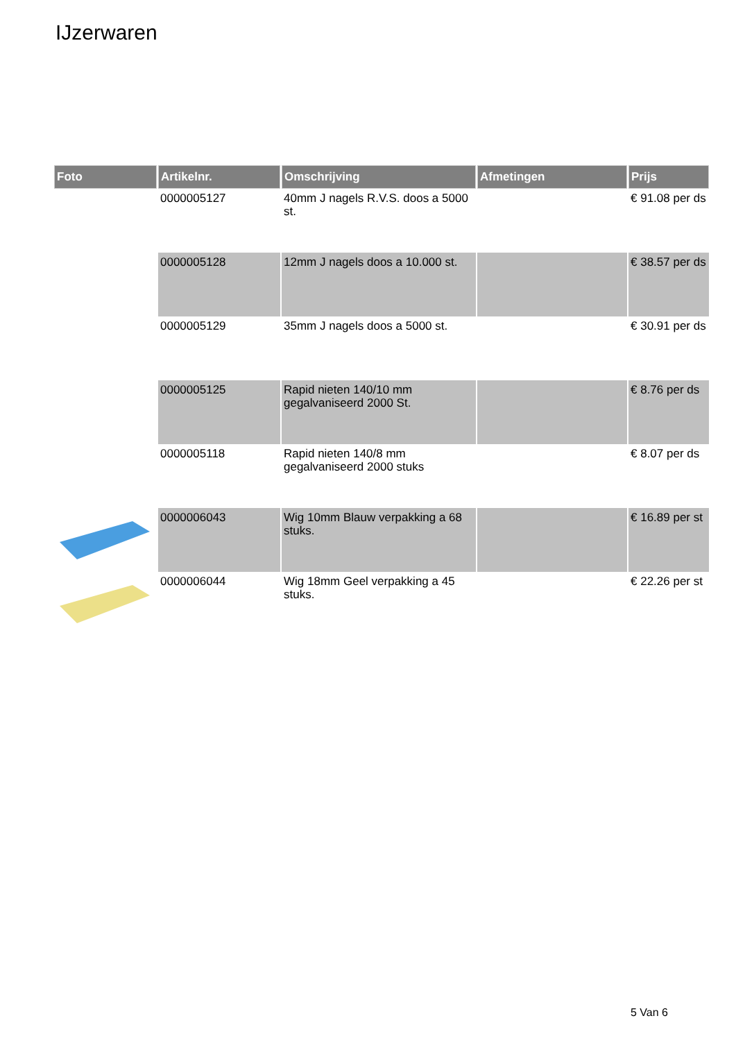IJzerwaren
| Foto | Artikelnr. | Omschrijving | Afmetingen | Prijs |
| --- | --- | --- | --- | --- |
| | 0000005127 | 40mm J nagels R.V.S. doos a 5000 st. | | € 91.08 per ds |
| | 0000005128 | 12mm J nagels doos a 10.000 st. | | € 38.57 per ds |
| | 0000005129 | 35mm J nagels doos a 5000 st. | | € 30.91 per ds |
| | 0000005125 | Rapid nieten 140/10 mm gegalvaniseerd 2000 St. | | € 8.76 per ds |
| | 0000005118 | Rapid nieten 140/8 mm gegalvaniseerd 2000 stuks | | € 8.07 per ds |
| | 0000006043 | Wig 10mm Blauw verpakking a 68 stuks. | | € 16.89 per st |
| | 0000006044 | Wig 18mm Geel verpakking a 45 stuks. | | € 22.26 per st |
5 Van 6